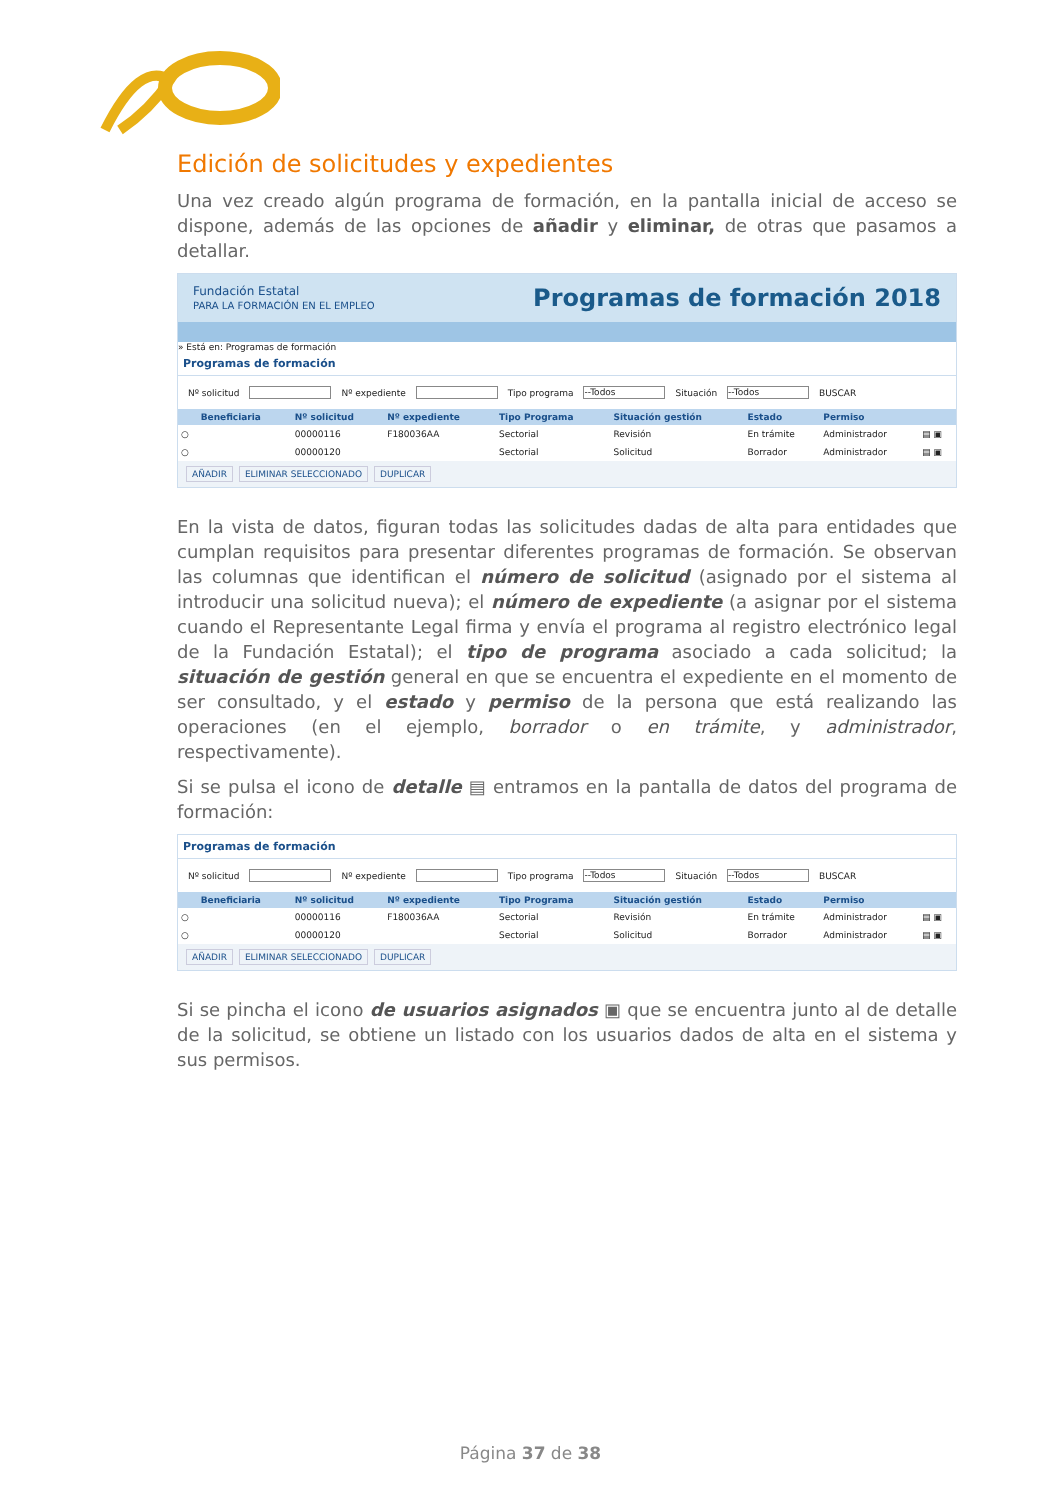Edición de solicitudes y expedientes
Una vez creado algún programa de formación, en la pantalla inicial de acceso se dispone, además de las opciones de añadir y eliminar, de otras que pasamos a detallar.
Fundación Estatal
PARA LA FORMACIÓN EN EL EMPLEO Programas de formación 2018
» Está en: Programas de formación
Programas de formación
Nº solicitud Nº expediente Tipo programa --Todos Situación --Todos BUSCAR
| | Beneficiaria | Nº solicitud | Nº expediente | Tipo Programa | Situación gestión | Estado | Permiso | |
| --- | --- | --- | --- | --- | --- | --- | --- | --- |
| ○ | | 00000116 | F180036AA | Sectorial | Revisión | En trámite | Administrador | ▤ ▣ |
| ○ | | 00000120 | | Sectorial | Solicitud | Borrador | Administrador | ▤ ▣ |
AÑADIR ELIMINAR SELECCIONADO DUPLICAR
En la vista de datos, figuran todas las solicitudes dadas de alta para entidades que cumplan requisitos para presentar diferentes programas de formación. Se observan las columnas que identifican el número de solicitud (asignado por el sistema al introducir una solicitud nueva); el número de expediente (a asignar por el sistema cuando el Representante Legal firma y envía el programa al registro electrónico legal de la Fundación Estatal); el tipo de programa asociado a cada solicitud; la situación de gestión general en que se encuentra el expediente en el momento de ser consultado, y el estado y permiso de la persona que está realizando las operaciones (en el ejemplo, borrador o en trámite, y administrador, respectivamente).
Si se pulsa el icono de detalle ▤ entramos en la pantalla de datos del programa de formación:
Programas de formación
Nº solicitud Nº expediente Tipo programa --Todos Situación --Todos BUSCAR
| | Beneficiaria | Nº solicitud | Nº expediente | Tipo Programa | Situación gestión | Estado | Permiso | |
| --- | --- | --- | --- | --- | --- | --- | --- | --- |
| ○ | | 00000116 | F180036AA | Sectorial | Revisión | En trámite | Administrador | ▤ ▣ |
| ○ | | 00000120 | | Sectorial | Solicitud | Borrador | Administrador | ▤ ▣ |
AÑADIR ELIMINAR SELECCIONADO DUPLICAR
Si se pincha el icono de usuarios asignados ▣ que se encuentra junto al de detalle de la solicitud, se obtiene un listado con los usuarios dados de alta en el sistema y sus permisos.
Página 37 de 38